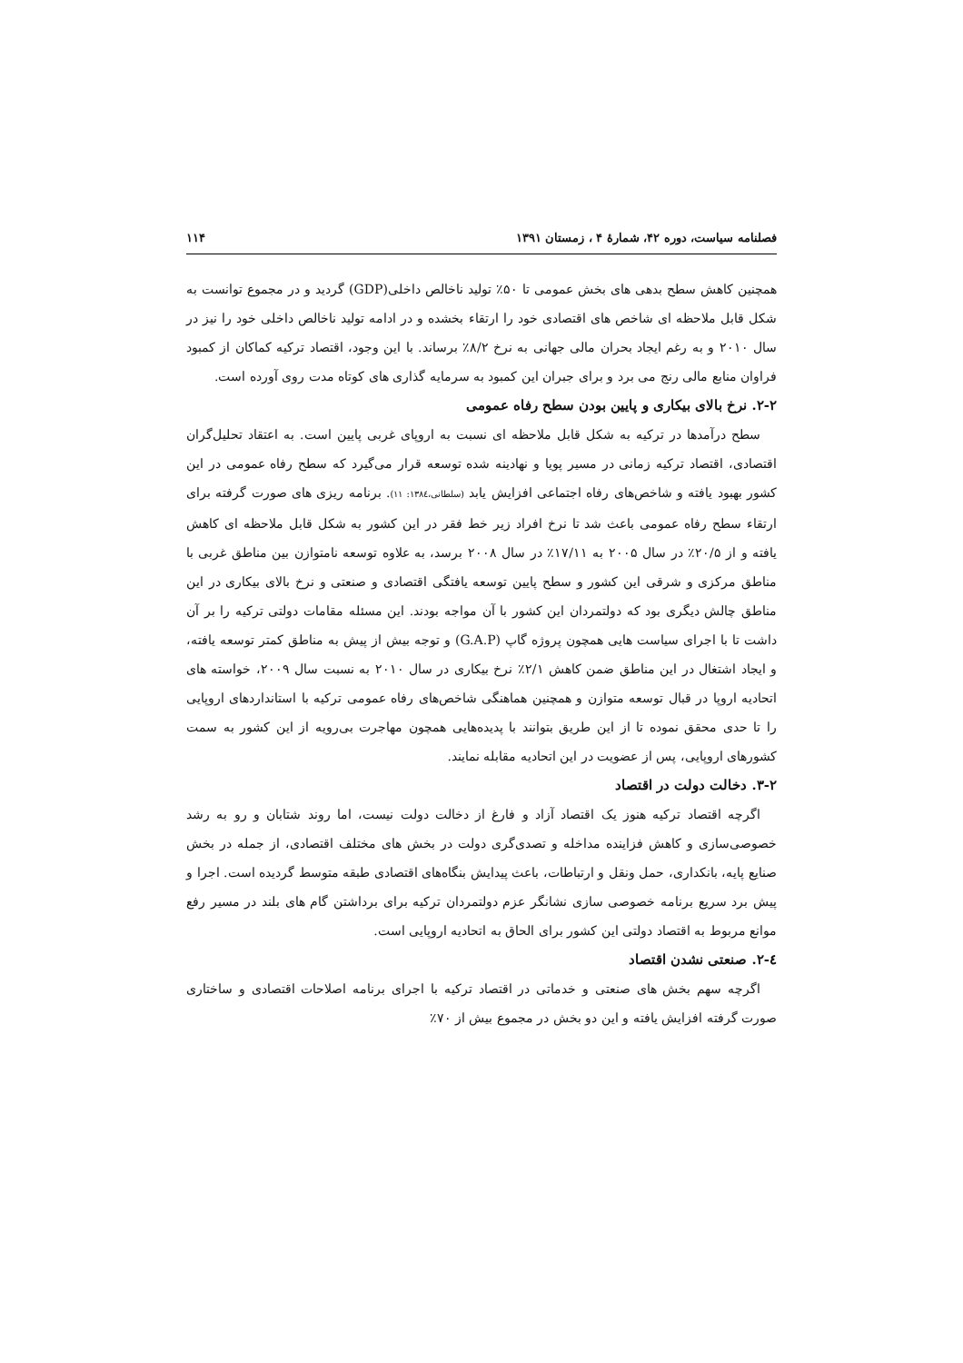فصلنامه سیاست، دوره ۴۲، شمارهٔ ۴ ، زمستان ۱۳۹۱ ۱۱۴
همچنین کاهش سطح بدهی های بخش عمومی تا ۵۰٪ تولید ناخالص داخلی(GDP) گردید و در مجموع توانست به شکل قابل ملاحظه ای شاخص های اقتصادی خود را ارتقاء بخشده و در ادامه تولید ناخالص داخلی خود را نیز در سال ۲۰۱۰ و به رغم ایجاد بحران مالی جهانی به نرخ ۸/۲٪ برساند. با این وجود، اقتصاد ترکیه کماکان از کمبود فراوان منابع مالی رنج می برد و برای جبران این کمبود به سرمایه گذاری های کوتاه مدت روی آورده است.
۲-۲. نرخ بالای بیکاری و پایین بودن سطح رفاه عمومی
سطح درآمدها در ترکیه به شکل قابل ملاحظه ای نسبت به اروپای غربی پایین است. به اعتقاد تحلیل‌گران اقتصادی، اقتصاد ترکیه زمانی در مسیر پویا و نهادینه شده توسعه قرار می‌گیرد که سطح رفاه عمومی در این کشور بهبود یافته و شاخص‌های رفاه اجتماعی افزایش یابد (سلطانی،۱۳۸٤: ۱۱). برنامه ریزی های صورت گرفته برای ارتقاء سطح رفاه عمومی باعث شد تا نرخ افراد زیر خط فقر در این کشور به شکل قابل ملاحظه ای کاهش یافته و از ۲۰/۵٪ در سال ۲۰۰۵ به ۱۷/۱۱٪ در سال ۲۰۰۸ برسد، به علاوه توسعه نامتوازن بین مناطق غربی با مناطق مرکزی و شرقی این کشور و سطح پایین توسعه یافتگی اقتصادی و صنعتی و نرخ بالای بیکاری در این مناطق چالش دیگری بود که دولتمردان این کشور با آن مواجه بودند. این مسئله مقامات دولتی ترکیه را بر آن داشت تا با اجرای سیاست هایی همچون پروژه گاپ (G.A.P) و توجه بیش از پیش به مناطق کمتر توسعه یافته، و ایجاد اشتغال در این مناطق ضمن کاهش ۲/۱٪ نرخ بیکاری در سال ۲۰۱۰ به نسبت سال ۲۰۰۹، خواسته های اتحادیه اروپا در قبال توسعه متوازن و همچنین هماهنگی شاخص‌های رفاه عمومی ترکیه با استانداردهای اروپایی را تا حدی محقق نموده تا از این طریق بتوانند با پدیده‌هایی همچون مهاجرت بی‌رویه از این کشور به سمت کشورهای اروپایی، پس از عضویت در این اتحادیه مقابله نمایند.
۳-۲. دخالت دولت در اقتصاد
اگرچه اقتصاد ترکیه هنوز یک اقتصاد آزاد و فارغ از دخالت دولت نیست، اما روند شتابان و رو به رشد خصوصی‌سازی و کاهش فزاینده مداخله و تصدی‌گری دولت در بخش های مختلف اقتصادی، از جمله در بخش صنایع پایه، بانکداری، حمل ونقل و ارتباطات، باعث پیدایش بنگاه‌های اقتصادی طبقه متوسط گردیده است. اجرا و پیش برد سریع برنامه خصوصی سازی نشانگر عزم دولتمردان ترکیه برای برداشتن گام های بلند در مسیر رفع موانع مربوط به اقتصاد دولتی این کشور برای الحاق به اتحادیه اروپایی است.
٤-۲. صنعتی نشدن اقتصاد
اگرچه سهم بخش های صنعتی و خدماتی در اقتصاد ترکیه با اجرای برنامه اصلاحات اقتصادی و ساختاری صورت گرفته افزایش یافته و این دو بخش در مجموع بیش از ۷۰٪